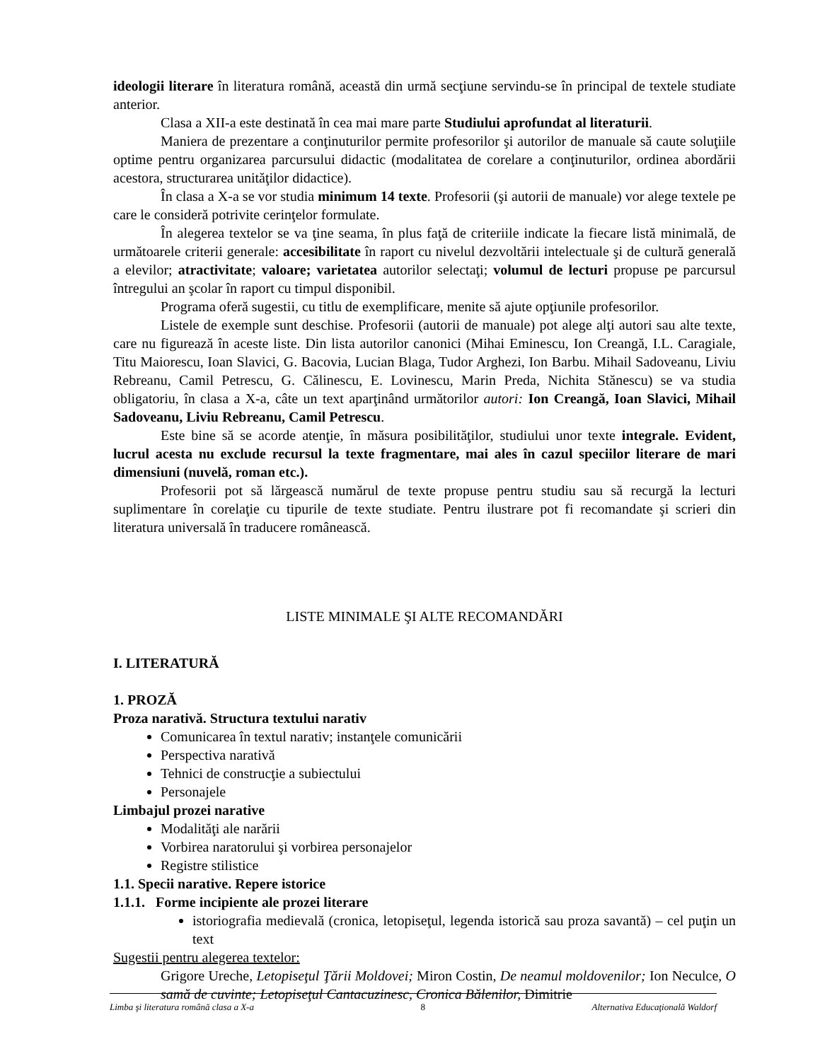ideologii literare în literatura română, această din urmă secţiune servindu-se în principal de textele studiate anterior.
Clasa a XII-a este destinată în cea mai mare parte Studiului aprofundat al literaturii.
Maniera de prezentare a conţinuturilor permite profesorilor şi autorilor de manuale să caute soluţiile optime pentru organizarea parcursului didactic (modalitatea de corelare a conţinuturilor, ordinea abordării acestora, structurarea unităţilor didactice).
În clasa a X-a se vor studia minimum 14 texte. Profesorii (şi autorii de manuale) vor alege textele pe care le consideră potrivite cerinţelor formulate.
În alegerea textelor se va ţine seama, în plus faţă de criteriile indicate la fiecare listă minimală, de următoarele criterii generale: accesibilitate în raport cu nivelul dezvoltării intelectuale şi de cultură generală a elevilor; atractivitate; valoare; varietatea autorilor selectaţi; volumul de lecturi propuse pe parcursul întregului an şcolar în raport cu timpul disponibil.
Programa oferă sugestii, cu titlu de exemplificare, menite să ajute opţiunile profesorilor.
Listele de exemple sunt deschise. Profesorii (autorii de manuale) pot alege alţi autori sau alte texte, care nu figurează în aceste liste. Din lista autorilor canonici (Mihai Eminescu, Ion Creangă, I.L. Caragiale, Titu Maiorescu, Ioan Slavici, G. Bacovia, Lucian Blaga, Tudor Arghezi, Ion Barbu. Mihail Sadoveanu, Liviu Rebreanu, Camil Petrescu, G. Călinescu, E. Lovinescu, Marin Preda, Nichita Stănescu) se va studia obligatoriu, în clasa a X-a, câte un text aparţinând următorilor autori: Ion Creangă, Ioan Slavici, Mihail Sadoveanu, Liviu Rebreanu, Camil Petrescu.
Este bine să se acorde atenţie, în măsura posibilităţilor, studiului unor texte integrale. Evident, lucrul acesta nu exclude recursul la texte fragmentare, mai ales în cazul speciilor literare de mari dimensiuni (nuvelă, roman etc.).
Profesorii pot să lărgească numărul de texte propuse pentru studiu sau să recurgă la lecturi suplimentare în corelaţie cu tipurile de texte studiate. Pentru ilustrare pot fi recomandate şi scrieri din literatura universală în traducere românească.
LISTE MINIMALE ŞI ALTE RECOMANDĂRI
I. LITERATURĂ
1. PROZĂ
Proza narativă. Structura textului narativ
Comunicarea în textul narativ; instanţele comunicării
Perspectiva narativă
Tehnici de construcţie a subiectului
Personajele
Limbajul prozei narative
Modalităţi ale narării
Vorbirea naratorului şi vorbirea personajelor
Registre stilistice
1.1. Specii narative. Repere istorice
1.1.1. Forme incipiente ale prozei literare
istoriografia medievală (cronica, letopiseţul, legenda istorică sau proza savantă) – cel puţin un text
Sugestii pentru alegerea textelor:
Grigore Ureche, Letopiseţul Ţării Moldovei; Miron Costin, De neamul moldovenilor; Ion Neculce, O samă de cuvinte; Letopiseţul Cantacuzinesc, Cronica Bălenilor, Dimitrie
Limba şi literatura română clasa a X-a 8 Alternativa Educaţională Waldorf